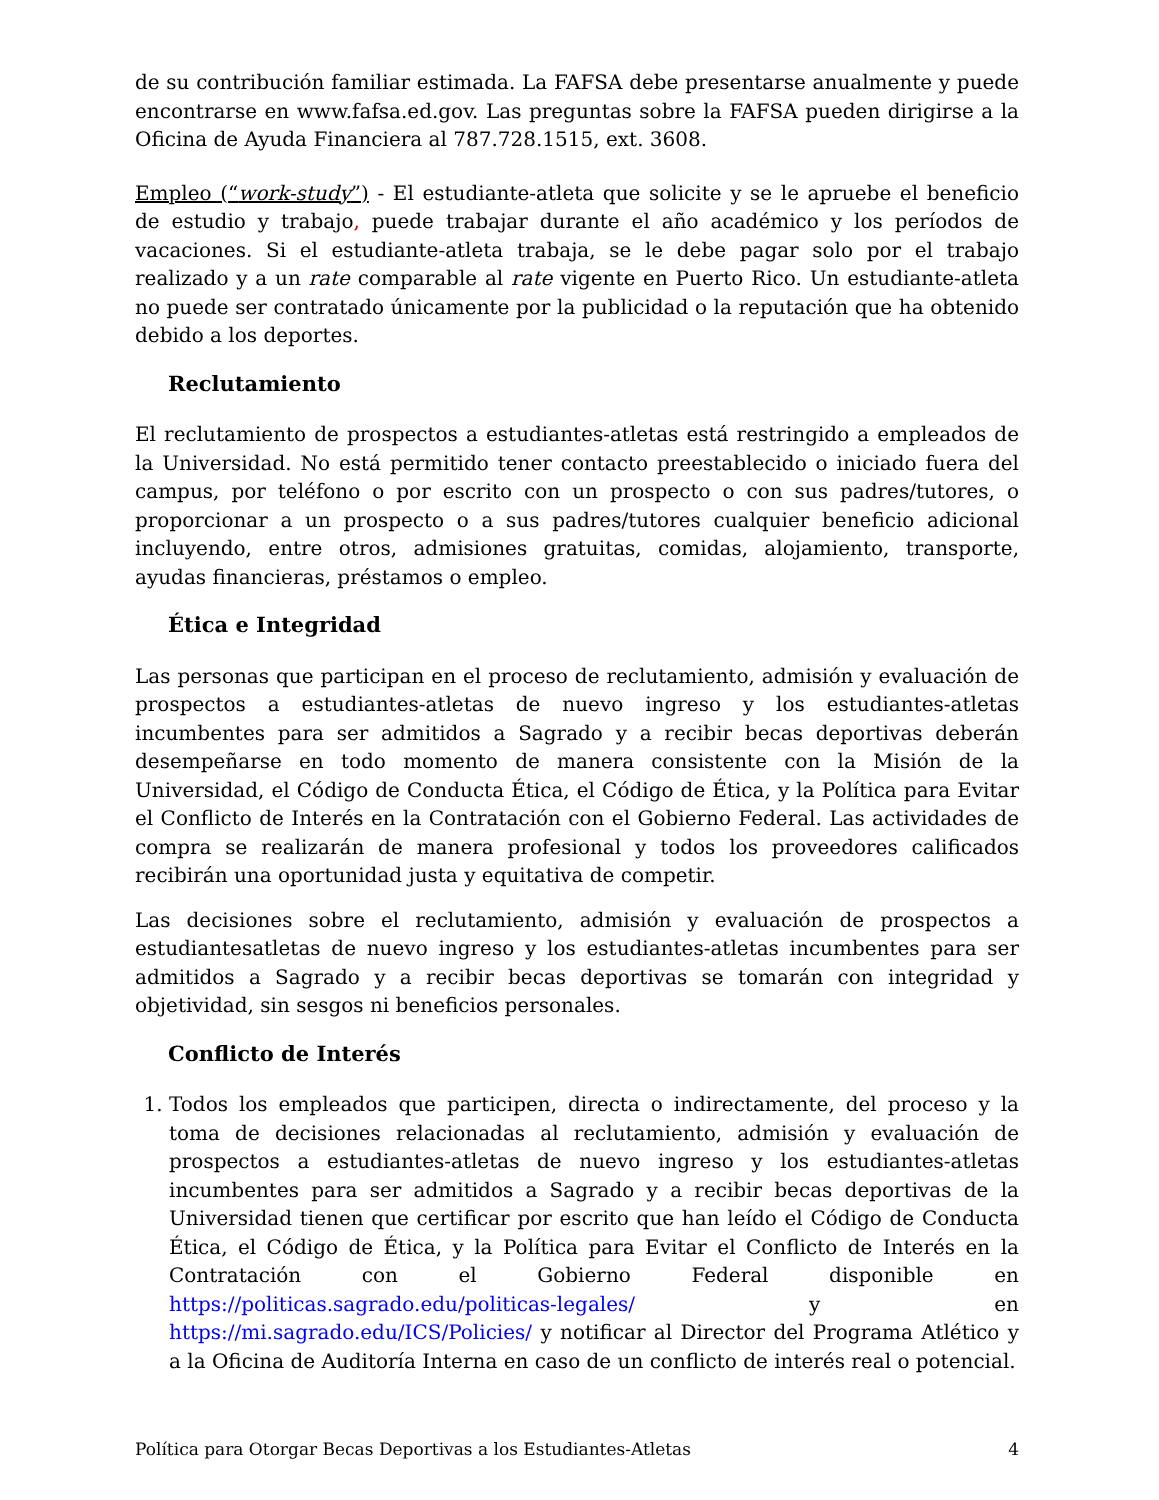de su contribución familiar estimada. La FAFSA debe presentarse anualmente y puede encontrarse en www.fafsa.ed.gov. Las preguntas sobre la FAFSA pueden dirigirse a la Oficina de Ayuda Financiera al 787.728.1515, ext. 3608.
Empleo (“work-study”) - El estudiante-atleta que solicite y se le apruebe el beneficio de estudio y trabajo, puede trabajar durante el año académico y los períodos de vacaciones. Si el estudiante-atleta trabaja, se le debe pagar solo por el trabajo realizado y a un rate comparable al rate vigente en Puerto Rico. Un estudiante-atleta no puede ser contratado únicamente por la publicidad o la reputación que ha obtenido debido a los deportes.
Reclutamiento
El reclutamiento de prospectos a estudiantes-atletas está restringido a empleados de la Universidad. No está permitido tener contacto preestablecido o iniciado fuera del campus, por teléfono o por escrito con un prospecto o con sus padres/tutores, o proporcionar a un prospecto o a sus padres/tutores cualquier beneficio adicional incluyendo, entre otros, admisiones gratuitas, comidas, alojamiento, transporte, ayudas financieras, préstamos o empleo.
Ética e Integridad
Las personas que participan en el proceso de reclutamiento, admisión y evaluación de prospectos a estudiantes-atletas de nuevo ingreso y los estudiantes-atletas incumbentes para ser admitidos a Sagrado y a recibir becas deportivas deberán desempeñarse en todo momento de manera consistente con la Misión de la Universidad, el Código de Conducta Ética, el Código de Ética, y la Política para Evitar el Conflicto de Interés en la Contratación con el Gobierno Federal. Las actividades de compra se realizarán de manera profesional y todos los proveedores calificados recibirán una oportunidad justa y equitativa de competir.
Las decisiones sobre el reclutamiento, admisión y evaluación de prospectos a estudiantesatletas de nuevo ingreso y los estudiantes-atletas incumbentes para ser admitidos a Sagrado y a recibir becas deportivas se tomarán con integridad y objetividad, sin sesgos ni beneficios personales.
Conflicto de Interés
1. Todos los empleados que participen, directa o indirectamente, del proceso y la toma de decisiones relacionadas al reclutamiento, admisión y evaluación de prospectos a estudiantes-atletas de nuevo ingreso y los estudiantes-atletas incumbentes para ser admitidos a Sagrado y a recibir becas deportivas de la Universidad tienen que certificar por escrito que han leído el Código de Conducta Ética, el Código de Ética, y la Política para Evitar el Conflicto de Interés en la Contratación con el Gobierno Federal disponible en https://politicas.sagrado.edu/politicas-legales/ y en https://mi.sagrado.edu/ICS/Policies/ y notificar al Director del Programa Atlético y a la Oficina de Auditoría Interna en caso de un conflicto de interés real o potencial.
Política para Otorgar Becas Deportivas a los Estudiantes-Atletas 4